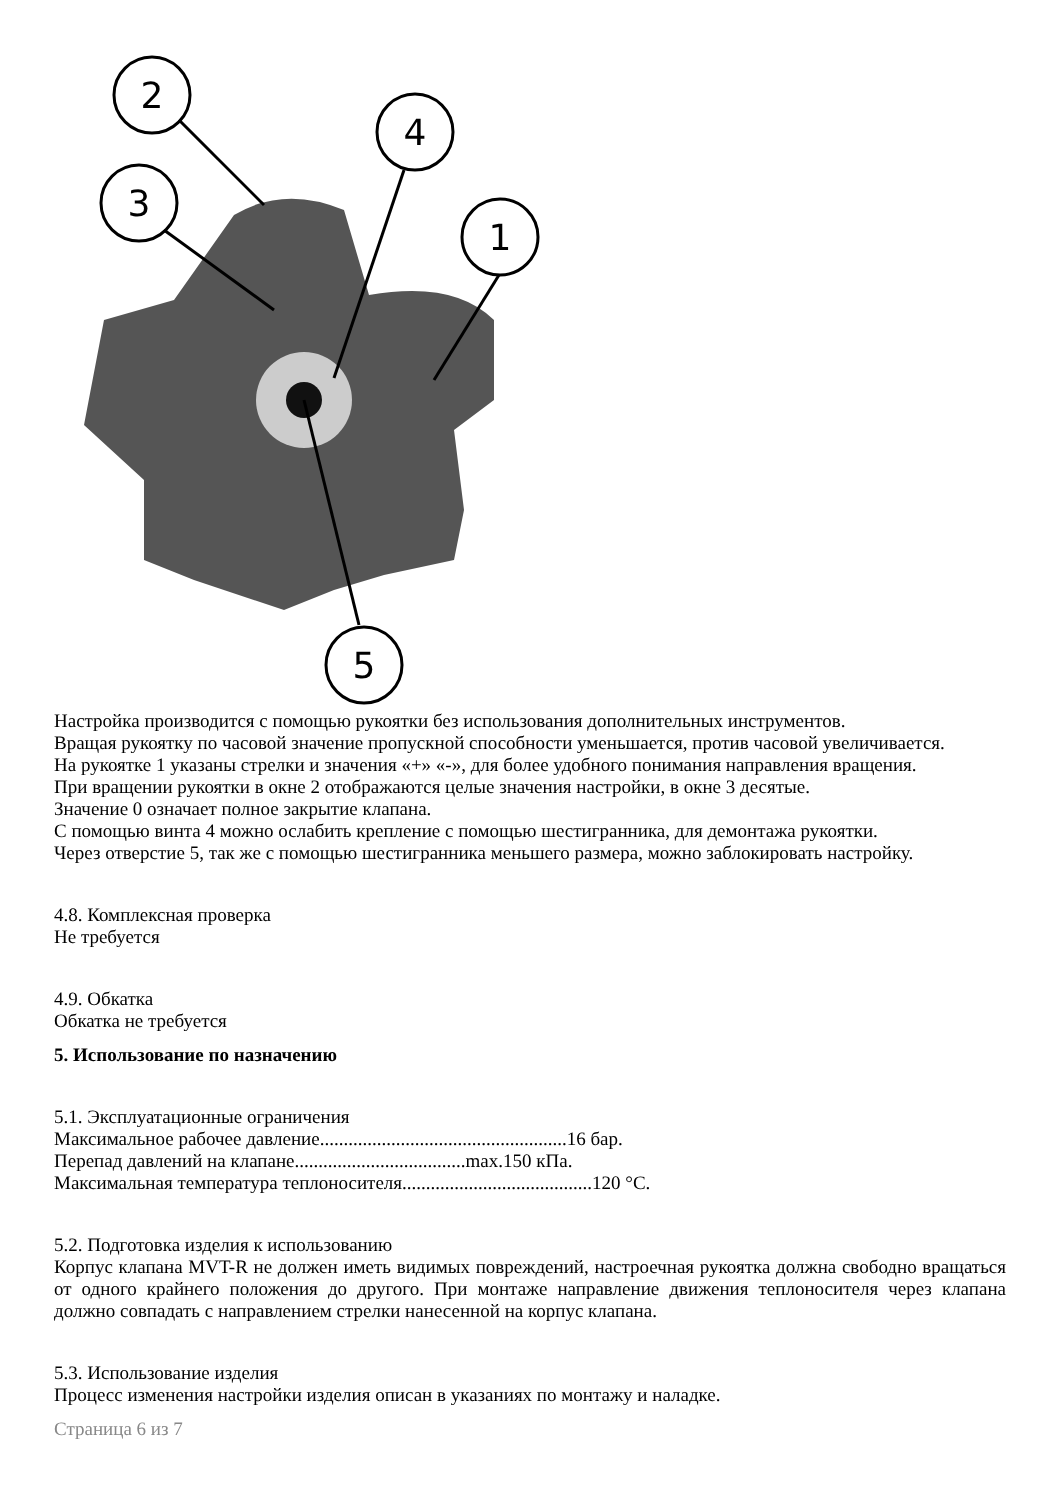2
4
3
1
5
Настройка производится с помощью рукоятки без использования дополнительных инструментов.
Вращая рукоятку по часовой значение пропускной способности уменьшается, против часовой увеличивается.
На рукоятке 1 указаны стрелки и значения «+» «-», для более удобного понимания направления вращения.
При вращении рукоятки в окне 2 отображаются целые значения настройки, в окне 3 десятые.
Значение 0 означает полное закрытие клапана.
С помощью винта 4 можно ослабить крепление с помощью шестигранника, для демонтажа рукоятки.
Через отверстие 5, так же с помощью шестигранника меньшего размера, можно заблокировать настройку.
4.8. Комплексная проверка
Не требуется
4.9. Обкатка
Обкатка не требуется
5. Использование по назначению
5.1. Эксплуатационные ограничения
Максимальное рабочее давление....................................................16 бар.
Перепад давлений на клапане....................................max.150 кПа.
Максимальная температура теплоносителя........................................120 °C.
5.2. Подготовка изделия к использованию
Корпус клапана MVT-R не должен иметь видимых повреждений, настроечная рукоятка должна свободно вращаться от одного крайнего положения до другого. При монтаже направление движения теплоносителя через клапана должно совпадать с направлением стрелки нанесенной на корпус клапана.
5.3. Использование изделия
Процесс изменения настройки изделия описан в указаниях по монтажу и наладке.
Страница 6 из 7